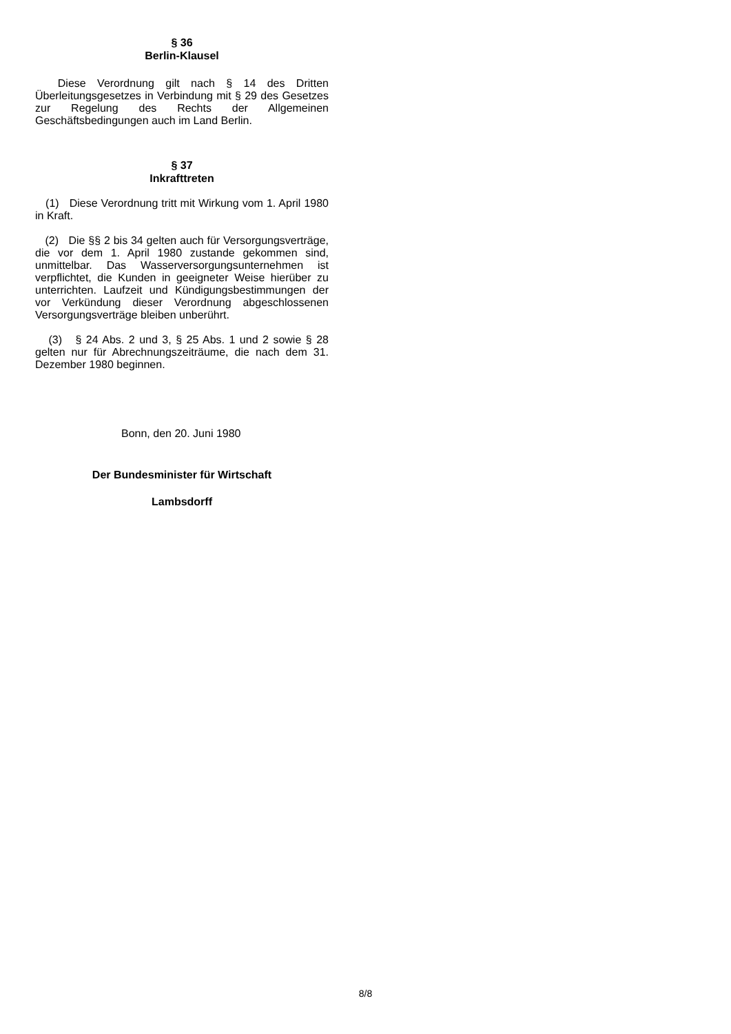§ 36
Berlin-Klausel
Diese Verordnung gilt nach § 14 des Dritten Überleitungsgesetzes in Verbindung mit § 29 des Gesetzes zur Regelung des Rechts der Allgemeinen Geschäftsbedingungen auch im Land Berlin.
§ 37
Inkrafttreten
(1) Diese Verordnung tritt mit Wirkung vom 1. April 1980 in Kraft.
(2) Die §§ 2 bis 34 gelten auch für Versorgungsverträge, die vor dem 1. April 1980 zustande gekommen sind, unmittelbar. Das Wasserversorgungsunternehmen ist verpflichtet, die Kunden in geeigneter Weise hierüber zu unterrichten. Laufzeit und Kündigungsbestimmungen der vor Verkündung dieser Verordnung abgeschlossenen Versorgungsverträge bleiben unberührt.
(3) § 24 Abs. 2 und 3, § 25 Abs. 1 und 2 sowie § 28 gelten nur für Abrechnungszeiträume, die nach dem 31. Dezember 1980 beginnen.
Bonn, den 20. Juni 1980
Der Bundesminister für Wirtschaft
Lambsdorff
8/8